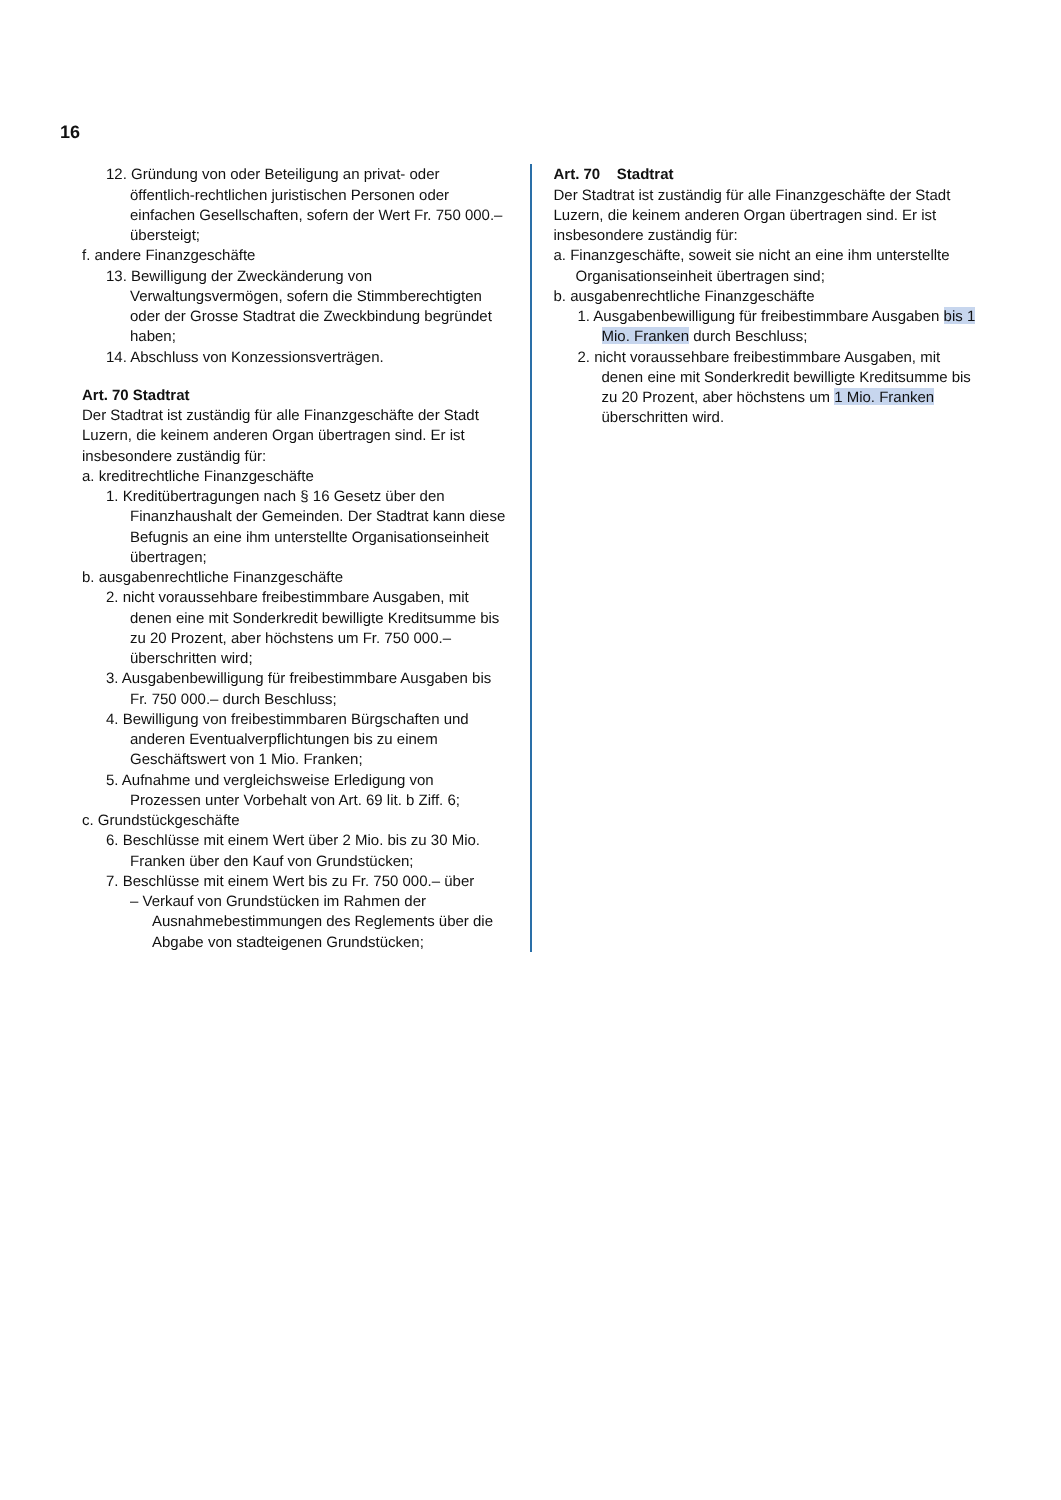16
12. Gründung von oder Beteiligung an privat- oder öffentlich-rechtlichen juristischen Personen oder einfachen Gesellschaften, sofern der Wert Fr. 750 000.– übersteigt;
f. andere Finanzgeschäfte
13. Bewilligung der Zweckänderung von Verwaltungsvermögen, sofern die Stimmberechtigten oder der Grosse Stadtrat die Zweckbindung begründet haben;
14. Abschluss von Konzessionsverträgen.
Art. 70 Stadtrat
Der Stadtrat ist zuständig für alle Finanzgeschäfte der Stadt Luzern, die keinem anderen Organ übertragen sind. Er ist insbesondere zuständig für:
a. kreditrechtliche Finanzgeschäfte
1. Kreditübertragungen nach § 16 Gesetz über den Finanzhaushalt der Gemeinden. Der Stadtrat kann diese Befugnis an eine ihm unterstellte Organisationseinheit übertragen;
b. ausgabenrechtliche Finanzgeschäfte
2. nicht voraussehbare freibestimmbare Ausgaben, mit denen eine mit Sonderkredit bewilligte Kreditsumme bis zu 20 Prozent, aber höchstens um Fr. 750 000.– überschritten wird;
3. Ausgabenbewilligung für freibestimmbare Ausgaben bis Fr. 750 000.– durch Beschluss;
4. Bewilligung von freibestimmbaren Bürgschaften und anderen Eventualverpflichtungen bis zu einem Geschäftswert von 1 Mio. Franken;
5. Aufnahme und vergleichsweise Erledigung von Prozessen unter Vorbehalt von Art. 69 lit. b Ziff. 6;
c. Grundstückgeschäfte
6. Beschlüsse mit einem Wert über 2 Mio. bis zu 30 Mio. Franken über den Kauf von Grundstücken;
7. Beschlüsse mit einem Wert bis zu Fr. 750 000.– über
– Verkauf von Grundstücken im Rahmen der Ausnahmebestimmungen des Reglements über die Abgabe von stadteigenen Grundstücken;
Art. 70 Stadtrat
Der Stadtrat ist zuständig für alle Finanzgeschäfte der Stadt Luzern, die keinem anderen Organ übertragen sind. Er ist insbesondere zuständig für:
a. Finanzgeschäfte, soweit sie nicht an eine ihm unterstellte Organisationseinheit übertragen sind;
b. ausgabenrechtliche Finanzgeschäfte
1. Ausgabenbewilligung für freibestimmbare Ausgaben bis 1 Mio. Franken durch Beschluss;
2. nicht voraussehbare freibestimmbare Ausgaben, mit denen eine mit Sonderkredit bewilligte Kreditsumme bis zu 20 Prozent, aber höchstens um 1 Mio. Franken überschritten wird.